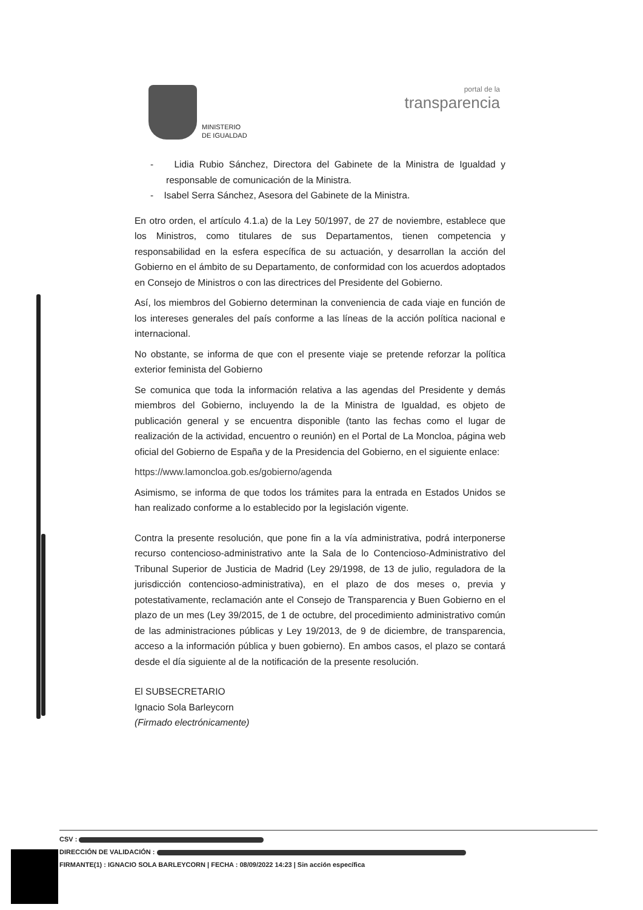MINISTERIO
DE IGUALDAD
portal de la
transparencia
- Lidia Rubio Sánchez, Directora del Gabinete de la Ministra de Igualdad y responsable de comunicación de la Ministra.
- Isabel Serra Sánchez, Asesora del Gabinete de la Ministra.
En otro orden, el artículo 4.1.a) de la Ley 50/1997, de 27 de noviembre, establece que los Ministros, como titulares de sus Departamentos, tienen competencia y responsabilidad en la esfera específica de su actuación, y desarrollan la acción del Gobierno en el ámbito de su Departamento, de conformidad con los acuerdos adoptados en Consejo de Ministros o con las directrices del Presidente del Gobierno.
Así, los miembros del Gobierno determinan la conveniencia de cada viaje en función de los intereses generales del país conforme a las líneas de la acción política nacional e internacional.
No obstante, se informa de que con el presente viaje se pretende reforzar la política exterior feminista del Gobierno
Se comunica que toda la información relativa a las agendas del Presidente y demás miembros del Gobierno, incluyendo la de la Ministra de Igualdad, es objeto de publicación general y se encuentra disponible (tanto las fechas como el lugar de realización de la actividad, encuentro o reunión) en el Portal de La Moncloa, página web oficial del Gobierno de España y de la Presidencia del Gobierno, en el siguiente enlace:
https://www.lamoncloa.gob.es/gobierno/agenda
Asimismo, se informa de que todos los trámites para la entrada en Estados Unidos se han realizado conforme a lo establecido por la legislación vigente.
Contra la presente resolución, que pone fin a la vía administrativa, podrá interponerse recurso contencioso-administrativo ante la Sala de lo Contencioso-Administrativo del Tribunal Superior de Justicia de Madrid (Ley 29/1998, de 13 de julio, reguladora de la jurisdicción contencioso-administrativa), en el plazo de dos meses o, previa y potestativamente, reclamación ante el Consejo de Transparencia y Buen Gobierno en el plazo de un mes (Ley 39/2015, de 1 de octubre, del procedimiento administrativo común de las administraciones públicas y Ley 19/2013, de 9 de diciembre, de transparencia, acceso a la información pública y buen gobierno). En ambos casos, el plazo se contará desde el día siguiente al de la notificación de la presente resolución.
El SUBSECRETARIO
Ignacio Sola Barleycorn
(Firmado electrónicamente)
CSV :
DIRECCIÓN DE VALIDACIÓN :
FIRMANTE(1) : IGNACIO SOLA BARLEYCORN | FECHA : 08/09/2022 14:23 | Sin acción específica